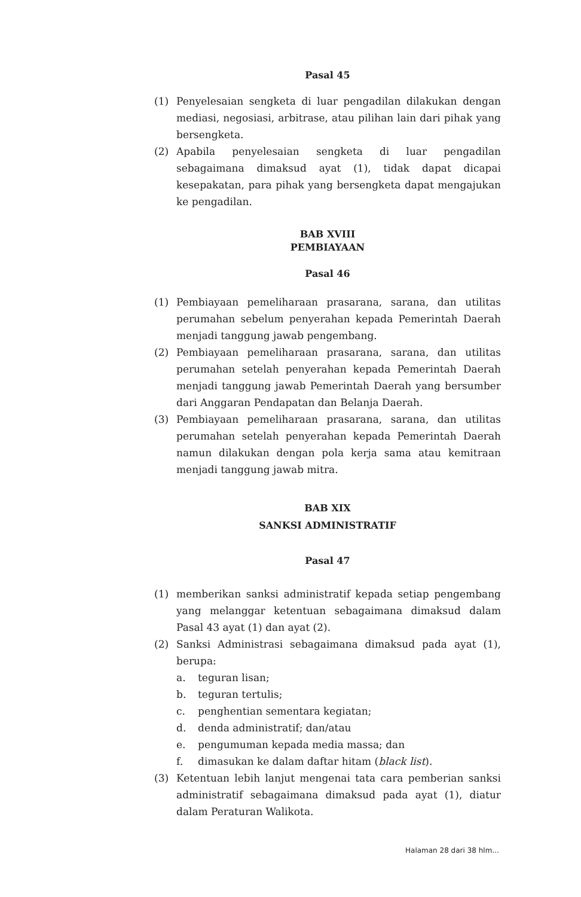Pasal 45
(1) Penyelesaian sengketa di luar pengadilan dilakukan dengan mediasi, negosiasi, arbitrase, atau pilihan lain dari pihak yang bersengketa.
(2) Apabila penyelesaian sengketa di luar pengadilan sebagaimana dimaksud ayat (1), tidak dapat dicapai kesepakatan, para pihak yang bersengketa dapat mengajukan ke pengadilan.
BAB XVIII
PEMBIAYAAN
Pasal 46
(1) Pembiayaan pemeliharaan prasarana, sarana, dan utilitas perumahan sebelum penyerahan kepada Pemerintah Daerah menjadi tanggung jawab pengembang.
(2) Pembiayaan pemeliharaan prasarana, sarana, dan utilitas perumahan setelah penyerahan kepada Pemerintah Daerah menjadi tanggung jawab Pemerintah Daerah yang bersumber dari Anggaran Pendapatan dan Belanja Daerah.
(3) Pembiayaan pemeliharaan prasarana, sarana, dan utilitas perumahan setelah penyerahan kepada Pemerintah Daerah namun dilakukan dengan pola kerja sama atau kemitraan menjadi tanggung jawab mitra.
BAB XIX
SANKSI ADMINISTRATIF
Pasal 47
(1) memberikan sanksi administratif kepada setiap pengembang yang melanggar ketentuan sebagaimana dimaksud dalam Pasal 43 ayat (1) dan ayat (2).
(2) Sanksi Administrasi sebagaimana dimaksud pada ayat (1), berupa:
a. teguran lisan;
b. teguran tertulis;
c. penghentian sementara kegiatan;
d. denda administratif; dan/atau
e. pengumuman kepada media massa; dan
f. dimasukan ke dalam daftar hitam (black list).
(3) Ketentuan lebih lanjut mengenai tata cara pemberian sanksi administratif sebagaimana dimaksud pada ayat (1), diatur dalam Peraturan Walikota.
Halaman 28 dari 38 hlm...